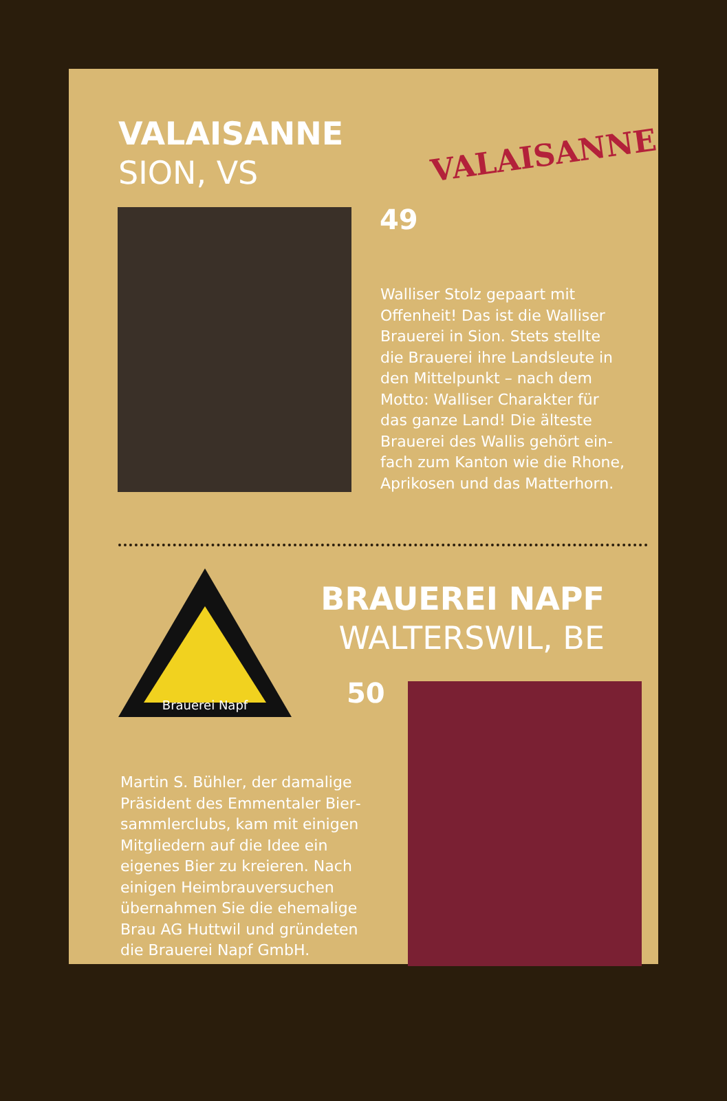VALAISANNE
SION, VS
VALAISANNE
49
Walliser Stolz gepaart mit Offenheit! Das ist die Walliser Brauerei in Sion. Stets stellte die Brauerei ihre Landsleute in den Mittelpunkt – nach dem Motto: Walliser Charakter für das ganze Land! Die älteste Brauerei des Wallis gehört ein­fach zum Kanton wie die Rhone, Aprikosen und das Matterhorn.
Brauerei Napf
BRAUEREI NAPF
WALTERSWIL, BE
50
Martin S. Bühler, der damalige Präsident des Emmentaler Bier­sammlerclubs, kam mit einigen Mitgliedern auf die Idee ein eigenes Bier zu kreieren. Nach einigen Heimbrauversuchen übernahmen Sie die ehemalige Brau AG Huttwil und gründeten die Brauerei Napf GmbH.